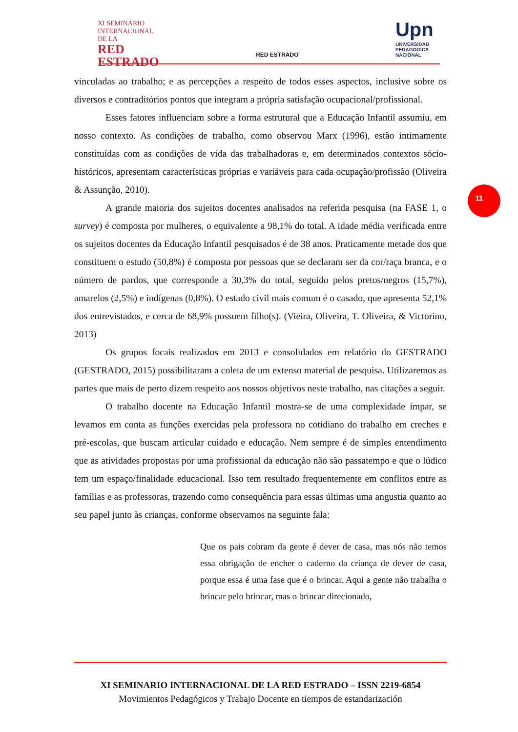XI SEMINÁRIO
INTERNACIONAL
DE LA
RED
ESTRADO
RED ESTRADO
Upn
UNIVERSIDAD PEDAGOGICA NACIONAL
11
vinculadas ao trabalho; e as percepções a respeito de todos esses aspectos, inclusive sobre os diversos e contraditórios pontos que integram a própria satisfação ocupacional/profissional.
Esses fatores influenciam sobre a forma estrutural que a Educação Infantil assumiu, em nosso contexto. As condições de trabalho, como observou Marx (1996), estão intimamente constituídas com as condições de vida das trabalhadoras e, em determinados contextos sócio-históricos, apresentam características próprias e variáveis para cada ocupação/profissão (Oliveira & Assunção, 2010).
A grande maioria dos sujeitos docentes analisados na referida pesquisa (na FASE 1, o survey) é composta por mulheres, o equivalente a 98,1% do total. A idade média verificada entre os sujeitos docentes da Educação Infantil pesquisados é de 38 anos. Praticamente metade dos que constituem o estudo (50,8%) é composta por pessoas que se declaram ser da cor/raça branca, e o número de pardos, que corresponde a 30,3% do total, seguido pelos pretos/negros (15,7%), amarelos (2,5%) e indígenas (0,8%). O estado civil mais comum é o casado, que apresenta 52,1% dos entrevistados, e cerca de 68,9% possuem filho(s). (Vieira, Oliveira, T. Oliveira, & Victorino, 2013)
Os grupos focais realizados em 2013 e consolidados em relatório do GESTRADO (GESTRADO, 2015) possibilitaram a coleta de um extenso material de pesquisa. Utilizaremos as partes que mais de perto dizem respeito aos nossos objetivos neste trabalho, nas citações a seguir.
O trabalho docente na Educação Infantil mostra-se de uma complexidade ímpar, se levamos em conta as funções exercidas pela professora no cotidiano do trabalho em creches e pré-escolas, que buscam articular cuidado e educação. Nem sempre é de simples entendimento que as atividades propostas por uma profissional da educação não são passatempo e que o lúdico tem um espaço/finalidade educacional. Isso tem resultado frequentemente em conflitos entre as famílias e as professoras, trazendo como consequência para essas últimas uma angustia quanto ao seu papel junto às crianças, conforme observamos na seguinte fala:
Que os pais cobram da gente é dever de casa, mas nós não temos essa obrigação de encher o caderno da criança de dever de casa, porque essa é uma fase que é o brincar. Aqui a gente não trabalha o brincar pelo brincar, mas o brincar direcionado,
XI SEMINARIO INTERNACIONAL DE LA RED ESTRADO – ISSN 2219-6854
Movimientos Pedagógicos y Trabajo Docente en tiempos de estandarización